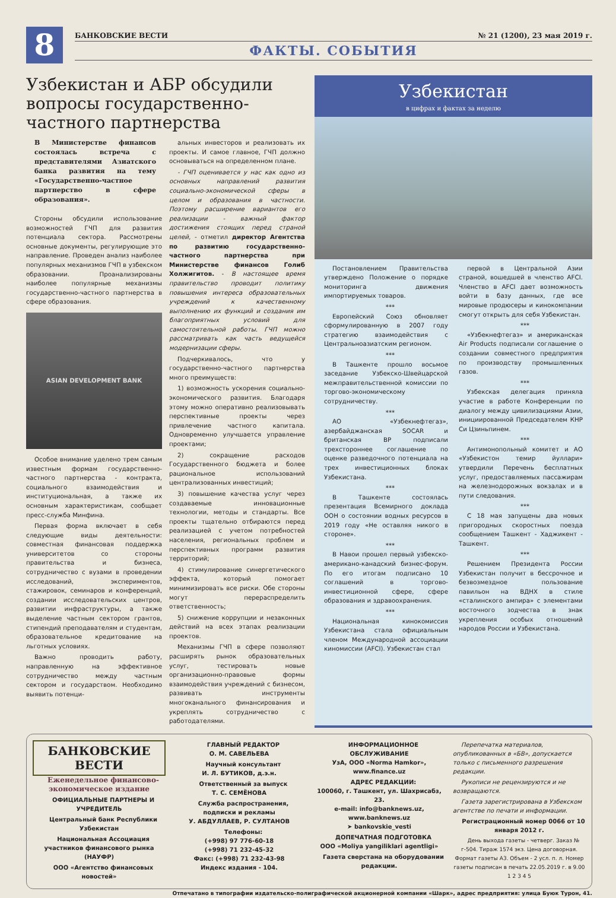8
БАНКОВСКИЕ ВЕСТИ № 21 (1200), 23 мая 2019 г.
ФАКТЫ. СОБЫТИЯ
Узбекистан и АБР обсудили вопросы государственно-частного партнерства
В Министерстве финансов состоялась встреча с представителями Азиатского банка развития на тему «Государственно-частное партнерство в сфере образования».
Стороны обсудили использование возможностей ГЧП для развития потенциала сектора. Рассмотрены основные документы, регулирующие это направление. Проведен анализ наиболее популярных механизмов ГЧП в узбекском образовании. Проанализированы наиболее популярные механизмы государственно-частного партнерства в сфере образования.
ASIAN DEVELOPMENT BANK
Особое внимание уделено трем самым известным формам государственно-частного партнерства - контракта, социального взаимодействия и институциональная, а также их основным характеристикам, сообщает пресс-служба Минфина.
Первая форма включает в себя следующие виды деятельности: совместная финансовая поддержка университетов со стороны правительства и бизнеса, сотрудничество с вузами в проведении исследований, экспериментов, стажировок, семинаров и конференций, создании исследовательских центров, развитии инфраструктуры, а также выделение частным сектором грантов, стипендий преподавателям и студентам, образовательное кредитование на льготных условиях.
Важно проводить работу, направленную на эффективное сотрудничество между частным сектором и государством. Необходимо выявить потенци-
альных инвесторов и реализовать их проекты. И самое главное, ГЧП должно основываться на определенном плане.
- ГЧП оценивается у нас как одно из основных направлений развития социально-экономической сферы в целом и образования в частности. Поэтому расширение вариантов его реализации - важный фактор достижения стоящих перед страной целей, - отметил директор Агентства по развитию государственно-частного партнерства при Министерстве финансов Голиб Холжигитов. - В настоящее время правительство проводит политику повышения интереса образовательных учреждений к качественному выполнению их функций и создания им благоприятных условий для самостоятельной работы. ГЧП можно рассматривать как часть ведущейся модернизации сферы.
Подчеркивалось, что у государственно-частного партнерства много преимуществ:
1) возможность ускорения социально-экономического развития. Благодаря этому можно оперативно реализовывать перспективные проекты через привлечение частного капитала. Одновременно улучшается управление проектами;
2) сокращение расходов Государственного бюджета и более рациональное использований централизованных инвестиций;
3) повышение качества услуг через создаваемые инновационные технологии, методы и стандарты. Все проекты тщательно отбираются перед реализацией с учетом потребностей населения, региональных проблем и перспективных программ развития территорий;
4) стимулирование синергетического эффекта, который помогает минимизировать все риски. Обе стороны могут перераспределить ответственность;
5) снижение коррупции и незаконных действий на всех этапах реализации проектов.
Механизмы ГЧП в сфере позволяют расширять рынок образовательных услуг, тестировать новые организационно-правовые формы взаимодействия учреждений с бизнесом, развивать инструменты многоканального финансирования и укреплять сотрудничество с работодателями.
Узбекистан
в цифрах и фактах за неделю
Постановлением Правительства утверждено Положение о порядке мониторинга движения импортируемых товаров.
***
Европейский Союз обновляет сформулированную в 2007 году стратегию взаимодействия с Центральноазиатским регионом.
***
В Ташкенте прошло восьмое заседание Узбекско-Швейцарской межправительственной комиссии по торгово-экономическому сотрудничеству.
***
АО «Узбекнефтегаз», азербайджанская SOCAR и британская BP подписали трехстороннее соглашение по оценке разведочного потенциала на трех инвестиционных блоках Узбекистана.
***
В Ташкенте состоялась презентация Всемирного доклада ООН о состоянии водных ресурсов в 2019 году «Не оставляя никого в стороне».
***
В Навои прошел первый узбекско-американо-канадский бизнес-форум. По его итогам подписано 10 соглашений в торгово-инвестиционной сфере, сфере образования и здравоохранения.
***
Национальная кинокомиссия Узбекистана стала официальным членом Международной ассоциации киномиссии (AFCI). Узбекистан стал
первой в Центральной Азии страной, вошедшей в членство AFCI. Членство в AFCI дает возможность войти в базу данных, где все мировые продюсеры и кинокомпании смогут открыть для себя Узбекистан.
***
«Узбекнефтегаз» и американская Air Products подписали соглашение о создании совместного предприятия по производству промышленных газов.
***
Узбекская делегация приняла участие в работе Конференции по диалогу между цивилизациями Азии, инициированной Председателем КНР Си Цзиньпинем.
***
Антимонопольный комитет и АО «Узбекистон темир йуллари» утвердили Перечень бесплатных услуг, предоставляемых пассажирам на железнодорожных вокзалах и в пути следования.
***
С 18 мая запущены два новых пригородных скоростных поезда сообщением Ташкент - Хаджикент - Ташкент.
***
Решением Президента России Узбекистан получит в бессрочное и безвозмездное пользование павильон на ВДНХ в стиле «сталинского ампира» с элементами восточного зодчества в знак укрепления особых отношений народов России и Узбекистана.
БАНКОВСКИЕ ВЕСТИ
Еженедельное финансово-экономическое издание
ОФИЦИАЛЬНЫЕ ПАРТНЕРЫ И УЧРЕДИТЕЛЬ
Центральный банк Республики Узбекистан
Национальная Ассоциация участников финансового рынка (НАУФР)
ООО «Агентство финансовых новостей»
ГЛАВНЫЙ РЕДАКТОР
О. М. САВЕЛЬЕВА
Научный консультант
И. Л. БУТИКОВ, д.э.н.
Ответственный за выпуск
Т. С. СЕМЁНОВА
Служба распространения, подписки и рекламы
У. АБДУЛЛАЕВ, Р. СУЛТАНОВ
Телефоны:
(+998) 97 776-60-18
(+998) 71 232-45-32
Факс: (+998) 71 232-43-98
Индекс издания - 104.
ИНФОРМАЦИОННОЕ ОБСЛУЖИВАНИЕ
УзА, ООО «Norma Hamkor», www.finance.uz
АДРЕС РЕДАКЦИИ:
100060, г. Ташкент, ул. Шахрисабз, 23.
e-mail: info@banknews.uz,
www.banknews.uz
➤ bankovskie_vesti
ДОПЕЧАТНАЯ ПОДГОТОВКА
ООО «Moliya yangiliklari agentligi»
Газета сверстана на оборудовании редакции.
Перепечатка материалов, опубликованных в «БВ», допускается только с письменного разрешения редакции.
Рукописи не рецензируются и не возвращаются.
Газета зарегистрирована в Узбекском агентстве по печати и информации.
Регистрационный номер 0066 от 10 января 2012 г.
День выхода газеты - четверг. Заказ № г-504. Тираж 1574 экз. Цена договорная. Формат газеты А3. Объем - 2 усл. п. л. Номер газеты подписан в печать 22.05.2019 г. в 9.00
1 2 3 4 5
Отпечатано в типографии издательско-полиграфической акционерной компании «Шарк», адрес предприятия: улица Буюк Турон, 41.